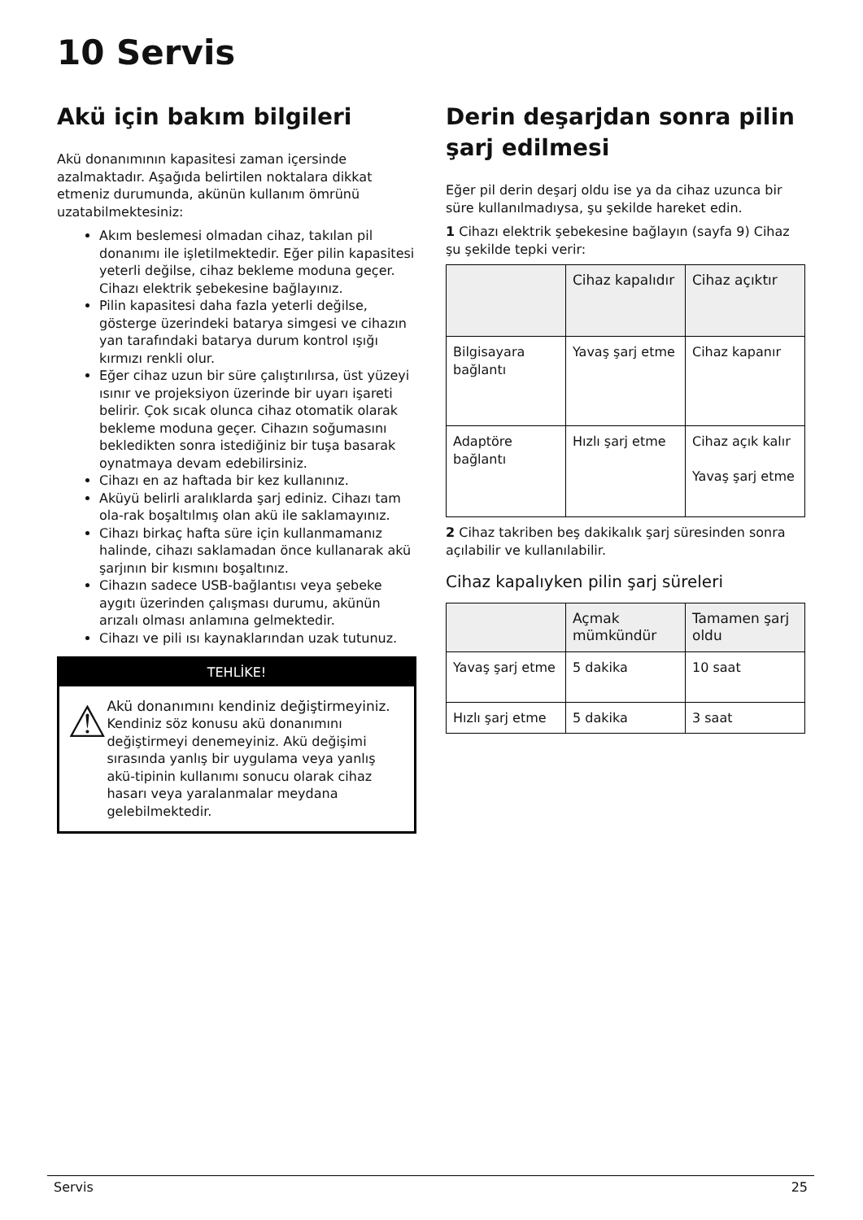10 Servis
Akü için bakım bilgileri
Akü donanımının kapasitesi zaman içersinde azalmaktadır. Aşağıda belirtilen noktalara dikkat etmeniz durumunda, akünün kullanım ömrünü uzatabilmektesiniz:
Akım beslemesi olmadan cihaz, takılan pil donanımı ile işletilmektedir. Eğer pilin kapasitesi yeterli değilse, cihaz bekleme moduna geçer. Cihazı elektrik şebekesine bağlayınız.
Pilin kapasitesi daha fazla yeterli değilse, gösterge üzerindeki batarya simgesi ve cihazın yan tarafındaki batarya durum kontrol ışığı kırmızı renkli olur.
Eğer cihaz uzun bir süre çalıştırılırsa, üst yüzeyi ısınır ve projeksiyon üzerinde bir uyarı işareti belirir. Çok sıcak olunca cihaz otomatik olarak bekleme moduna geçer. Cihazın soğumasını bekledikten sonra istediğiniz bir tuşa basarak oynatmaya devam edebilirsiniz.
Cihazı en az haftada bir kez kullanınız.
Aküyü belirli aralıklarda şarj ediniz. Cihazı tam ola-rak boşaltılmış olan akü ile saklamayınız.
Cihazı birkaç hafta süre için kullanmamanız halinde, cihazı saklamadan önce kullanarak akü şarjının bir kısmını boşaltınız.
Cihazın sadece USB-bağlantısı veya şebeke aygıtı üzerinden çalışması durumu, akünün arızalı olması anlamına gelmektedir.
Cihazı ve pili ısı kaynaklarından uzak tutunuz.
TEHLİKE!
⚠
Akü donanımını kendiniz değiştirmeyiniz.
Kendiniz söz konusu akü donanımını değiştirmeyi denemeyiniz. Akü değişimi sırasında yanlış bir uygulama veya yanlış akü-tipinin kullanımı sonucu olarak cihaz hasarı veya yaralanmalar meydana gelebilmektedir.
Derin deşarjdan sonra pilin şarj edilmesi
Eğer pil derin deşarj oldu ise ya da cihaz uzunca bir süre kullanılmadıysa, şu şekilde hareket edin.
1 Cihazı elektrik şebekesine bağlayın (sayfa 9) Cihaz şu şekilde tepki verir:
| | Cihaz kapalıdır | Cihaz açıktır |
| --- | --- | --- |
| Bilgisayara bağlantı | Yavaş şarj etme | Cihaz kapanır |
| Adaptöre bağlantı | Hızlı şarj etme | Cihaz açık kalır Yavaş şarj etme |
2 Cihaz takriben beş dakikalık şarj süresinden sonra açılabilir ve kullanılabilir.
Cihaz kapalıyken pilin şarj süreleri
| | Açmak mümkündür | Tamamen şarj oldu |
| --- | --- | --- |
| Yavaş şarj etme | 5 dakika | 10 saat |
| Hızlı şarj etme | 5 dakika | 3 saat |
Servis 25